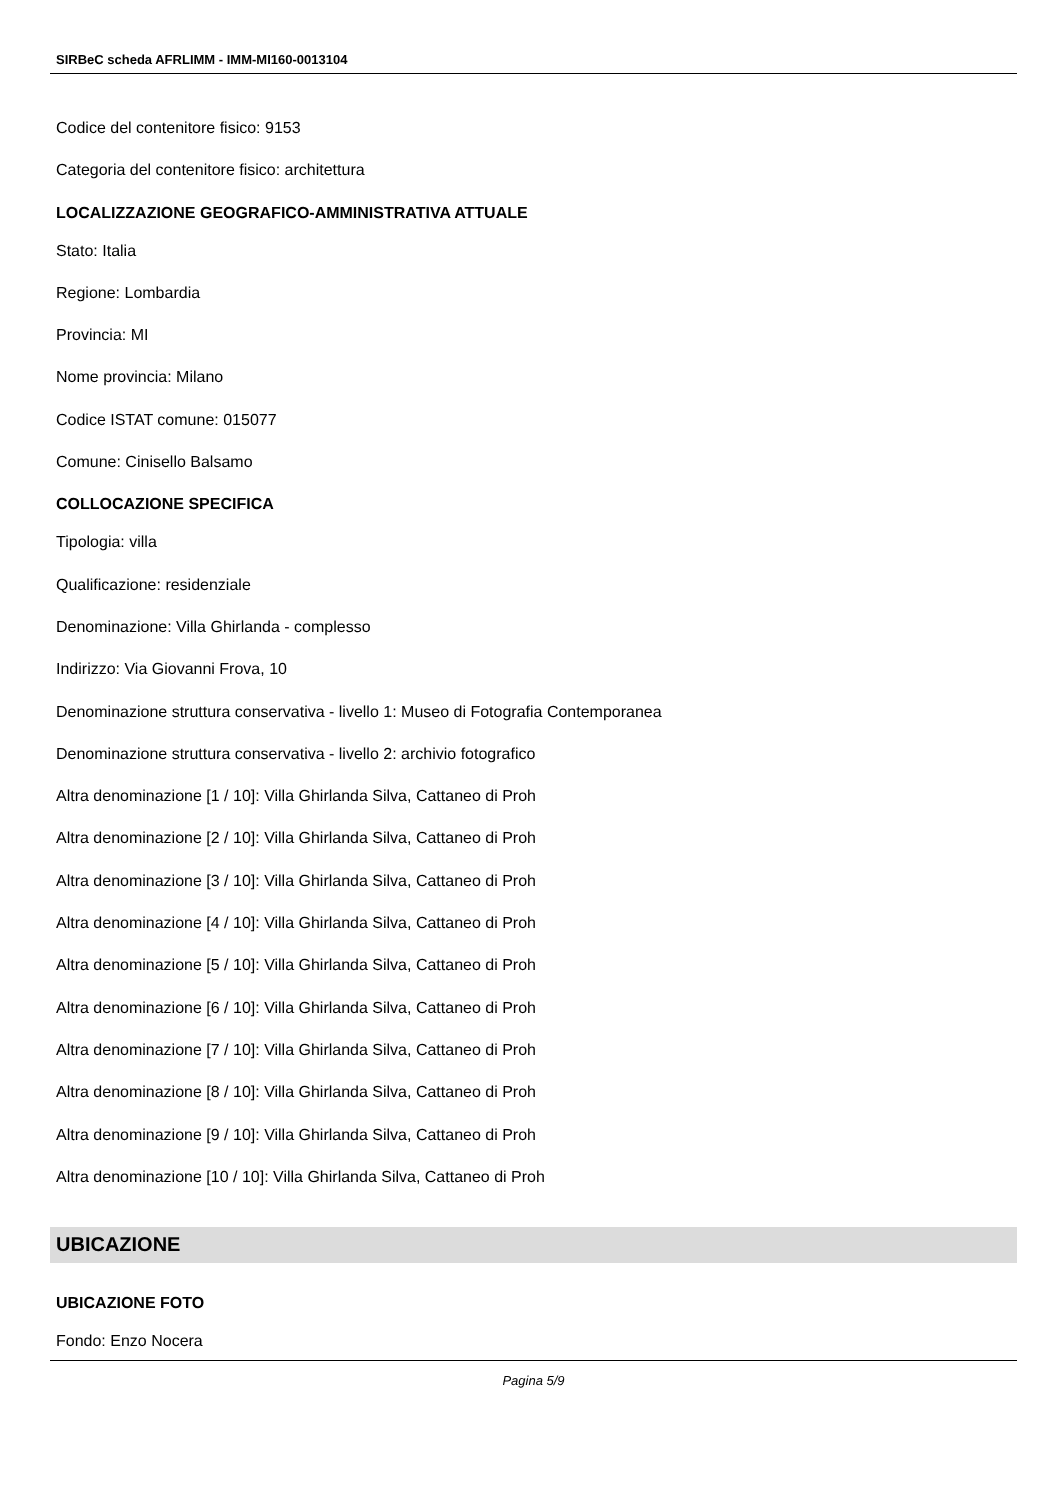SIRBeC scheda AFRLIMM - IMM-MI160-0013104
Codice del contenitore fisico: 9153
Categoria del contenitore fisico: architettura
LOCALIZZAZIONE GEOGRAFICO-AMMINISTRATIVA ATTUALE
Stato: Italia
Regione: Lombardia
Provincia: MI
Nome provincia: Milano
Codice ISTAT comune: 015077
Comune: Cinisello Balsamo
COLLOCAZIONE SPECIFICA
Tipologia: villa
Qualificazione: residenziale
Denominazione: Villa Ghirlanda - complesso
Indirizzo: Via Giovanni Frova, 10
Denominazione struttura conservativa - livello 1: Museo di Fotografia Contemporanea
Denominazione struttura conservativa - livello 2: archivio fotografico
Altra denominazione [1 / 10]: Villa Ghirlanda Silva, Cattaneo di Proh
Altra denominazione [2 / 10]: Villa Ghirlanda Silva, Cattaneo di Proh
Altra denominazione [3 / 10]: Villa Ghirlanda Silva, Cattaneo di Proh
Altra denominazione [4 / 10]: Villa Ghirlanda Silva, Cattaneo di Proh
Altra denominazione [5 / 10]: Villa Ghirlanda Silva, Cattaneo di Proh
Altra denominazione [6 / 10]: Villa Ghirlanda Silva, Cattaneo di Proh
Altra denominazione [7 / 10]: Villa Ghirlanda Silva, Cattaneo di Proh
Altra denominazione [8 / 10]: Villa Ghirlanda Silva, Cattaneo di Proh
Altra denominazione [9 / 10]: Villa Ghirlanda Silva, Cattaneo di Proh
Altra denominazione [10 / 10]: Villa Ghirlanda Silva, Cattaneo di Proh
UBICAZIONE
UBICAZIONE FOTO
Fondo: Enzo Nocera
Pagina 5/9